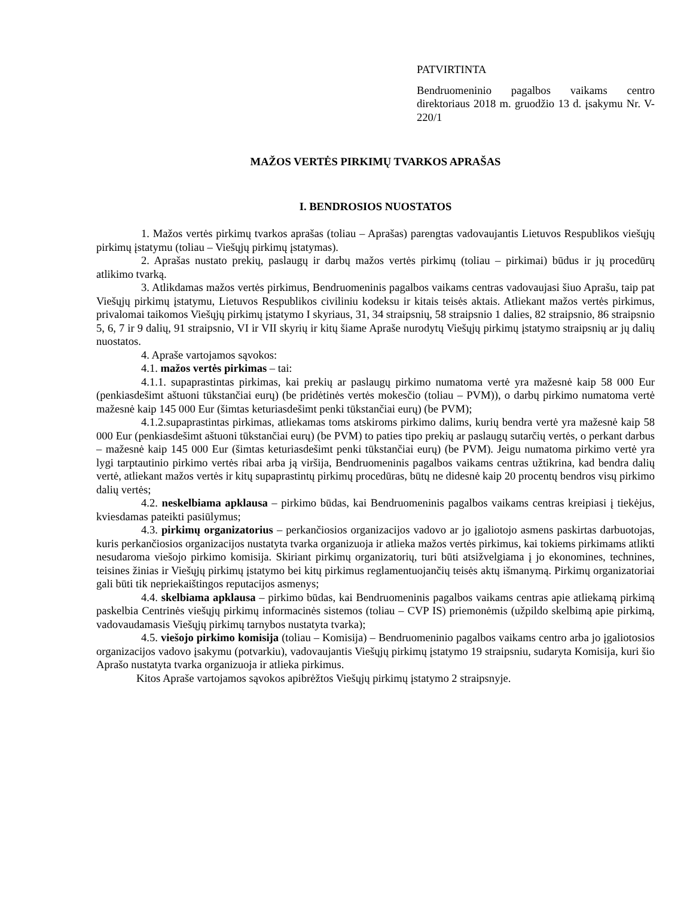PATVIRTINTA
Bendruomeninio pagalbos vaikams centro direktoriaus 2018 m. gruodžio 13 d. įsakymu Nr. V-220/1
MAŽOS VERTĖS PIRKIMŲ TVARKOS APRAŠAS
I. BENDROSIOS NUOSTATOS
1. Mažos vertės pirkimų tvarkos aprašas (toliau – Aprašas) parengtas vadovaujantis Lietuvos Respublikos viešųjų pirkimų įstatymu (toliau – Viešųjų pirkimų įstatymas).
2. Aprašas nustato prekių, paslaugų ir darbų mažos vertės pirkimų (toliau – pirkimai) būdus ir jų procedūrų atlikimo tvarką.
3. Atlikdamas mažos vertės pirkimus, Bendruomeninis pagalbos vaikams centras vadovaujasi šiuo Aprašu, taip pat Viešųjų pirkimų įstatymu, Lietuvos Respublikos civiliniu kodeksu ir kitais teisės aktais. Atliekant mažos vertės pirkimus, privalomai taikomos Viešųjų pirkimų įstatymo I skyriaus, 31, 34 straipsnių, 58 straipsnio 1 dalies, 82 straipsnio, 86 straipsnio 5, 6, 7 ir 9 dalių, 91 straipsnio, VI ir VII skyrių ir kitų šiame Apraše nurodytų Viešųjų pirkimų įstatymo straipsnių ar jų dalių nuostatos.
4. Apraše vartojamos sąvokos:
4.1. mažos vertės pirkimas – tai:
4.1.1. supaprastintas pirkimas, kai prekių ar paslaugų pirkimo numatoma vertė yra mažesnė kaip 58 000 Eur (penkiasdešimt aštuoni tūkstančiai eurų) (be pridėtinės vertės mokesčio (toliau – PVM)), o darbų pirkimo numatoma vertė mažesnė kaip 145 000 Eur (šimtas keturiasdešimt penki tūkstančiai eurų) (be PVM);
4.1.2.supaprastintas pirkimas, atliekamas toms atskiroms pirkimo dalims, kurių bendra vertė yra mažesnė kaip 58 000 Eur (penkiasdešimt aštuoni tūkstančiai eurų) (be PVM) to paties tipo prekių ar paslaugų sutarčių vertės, o perkant darbus – mažesnė kaip 145 000 Eur (šimtas keturiasdešimt penki tūkstančiai eurų) (be PVM). Jeigu numatoma pirkimo vertė yra lygi tarptautinio pirkimo vertės ribai arba ją viršija, Bendruomeninis pagalbos vaikams centras užtikrina, kad bendra dalių vertė, atliekant mažos vertės ir kitų supaprastintų pirkimų procedūras, būtų ne didesnė kaip 20 procentų bendros visų pirkimo dalių vertės;
4.2. neskelbiama apklausa – pirkimo būdas, kai Bendruomeninis pagalbos vaikams centras kreipiasi į tiekėjus, kviesdamas pateikti pasiūlymus;
4.3. pirkimų organizatorius – perkančiosios organizacijos vadovo ar jo įgaliotojo asmens paskirtas darbuotojas, kuris perkančiosios organizacijos nustatyta tvarka organizuoja ir atlieka mažos vertės pirkimus, kai tokiems pirkimams atlikti nesudaroma viešojo pirkimo komisija. Skiriant pirkimų organizatorių, turi būti atsižvelgiama į jo ekonomines, technines, teisines žinias ir Viešųjų pirkimų įstatymo bei kitų pirkimus reglamentuojančių teisės aktų išmanymą. Pirkimų organizatoriai gali būti tik nepriekaištingos reputacijos asmenys;
4.4. skelbiama apklausa – pirkimo būdas, kai Bendruomeninis pagalbos vaikams centras apie atliekamą pirkimą paskelbia Centrinės viešųjų pirkimų informacinės sistemos (toliau – CVP IS) priemonėmis (užpildo skelbimą apie pirkimą, vadovaudamasis Viešųjų pirkimų tarnybos nustatyta tvarka);
4.5. viešojo pirkimo komisija (toliau – Komisija) – Bendruomeninio pagalbos vaikams centro arba jo įgaliotosios organizacijos vadovo įsakymu (potvarkiu), vadovaujantis Viešųjų pirkimų įstatymo 19 straipsniu, sudaryta Komisija, kuri šio Aprašo nustatyta tvarka organizuoja ir atlieka pirkimus.
Kitos Apraše vartojamos sąvokos apibrėžtos Viešųjų pirkimų įstatymo 2 straipsnyje.